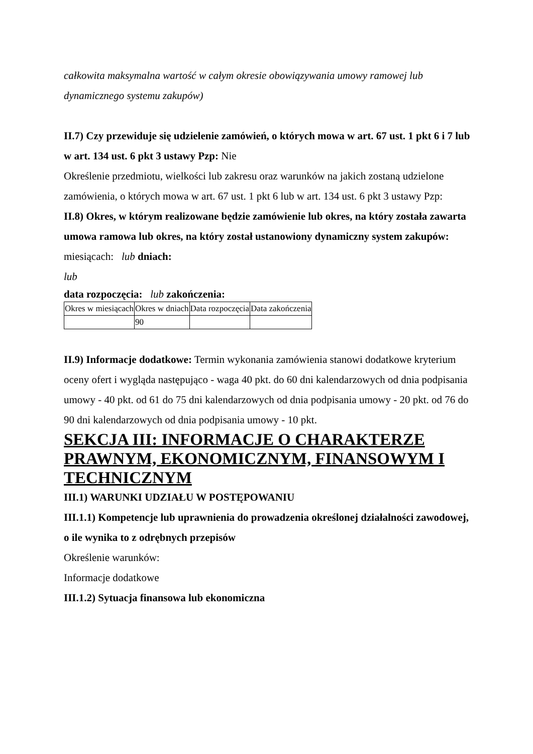całkowita maksymalna wartość w całym okresie obowiązywania umowy ramowej lub dynamicznego systemu zakupów)
II.7) Czy przewiduje się udzielenie zamówień, o których mowa w art. 67 ust. 1 pkt 6 i 7 lub w art. 134 ust. 6 pkt 3 ustawy Pzp: Nie
Określenie przedmiotu, wielkości lub zakresu oraz warunków na jakich zostaną udzielone zamówienia, o których mowa w art. 67 ust. 1 pkt 6 lub w art. 134 ust. 6 pkt 3 ustawy Pzp:
II.8) Okres, w którym realizowane będzie zamówienie lub okres, na który została zawarta umowa ramowa lub okres, na który został ustanowiony dynamiczny system zakupów:
miesiącach: lub dniach:
lub
data rozpoczęcia: lub zakończenia:
| Okres w miesiącach | Okres w dniach | Data rozpoczęcia | Data zakończenia |
| | 90 | | |
II.9) Informacje dodatkowe: Termin wykonania zamówienia stanowi dodatkowe kryterium oceny ofert i wygląda następująco - waga 40 pkt. do 60 dni kalendarzowych od dnia podpisania umowy - 40 pkt. od 61 do 75 dni kalendarzowych od dnia podpisania umowy - 20 pkt. od 76 do 90 dni kalendarzowych od dnia podpisania umowy - 10 pkt.
SEKCJA III: INFORMACJE O CHARAKTERZE PRAWNYM, EKONOMICZNYM, FINANSOWYM I TECHNICZNYM
III.1) WARUNKI UDZIAŁU W POSTĘPOWANIU
III.1.1) Kompetencje lub uprawnienia do prowadzenia określonej działalności zawodowej, o ile wynika to z odrębnych przepisów
Określenie warunków:
Informacje dodatkowe
III.1.2) Sytuacja finansowa lub ekonomiczna